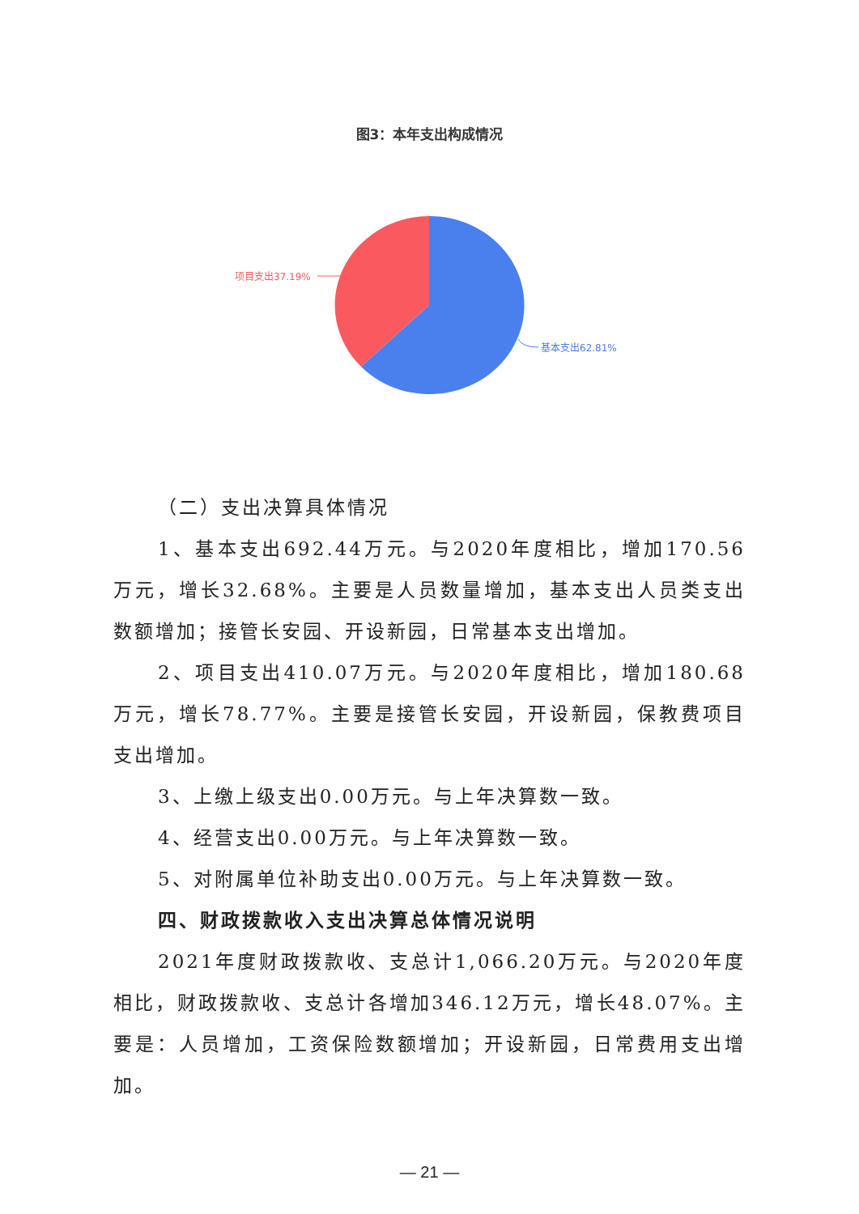图3：本年支出构成情况
项目支出37.19%
基本支出62.81%
（二）支出决算具体情况
1、基本支出692.44万元。与2020年度相比，增加170.56万元，增长32.68%。主要是人员数量增加，基本支出人员类支出数额增加；接管长安园、开设新园，日常基本支出增加。
2、项目支出410.07万元。与2020年度相比，增加180.68万元，增长78.77%。主要是接管长安园，开设新园，保教费项目支出增加。
3、上缴上级支出0.00万元。与上年决算数一致。
4、经营支出0.00万元。与上年决算数一致。
5、对附属单位补助支出0.00万元。与上年决算数一致。
四、财政拨款收入支出决算总体情况说明
2021年度财政拨款收、支总计1,066.20万元。与2020年度相比，财政拨款收、支总计各增加346.12万元，增长48.07%。主要是：人员增加，工资保险数额增加；开设新园，日常费用支出增加。
— 21 —